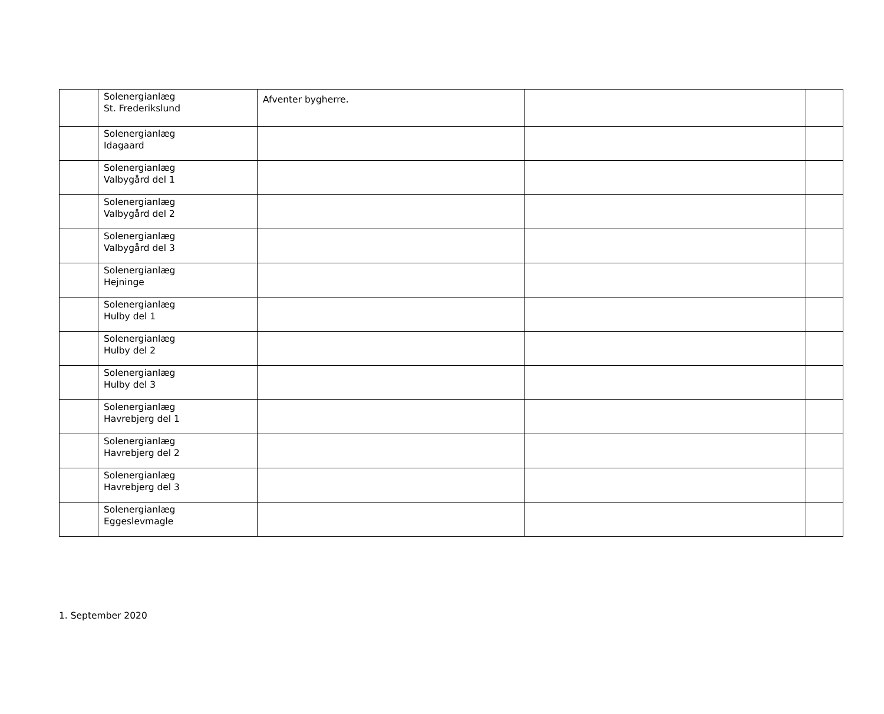| | Solenergianlæg St. Frederikslund | Afventer bygherre. | | |
| | Solenergianlæg Idagaard | | | |
| | Solenergianlæg Valbygård del 1 | | | |
| | Solenergianlæg Valbygård del 2 | | | |
| | Solenergianlæg Valbygård del 3 | | | |
| | Solenergianlæg Hejninge | | | |
| | Solenergianlæg Hulby del 1 | | | |
| | Solenergianlæg Hulby del 2 | | | |
| | Solenergianlæg Hulby del 3 | | | |
| | Solenergianlæg Havrebjerg del 1 | | | |
| | Solenergianlæg Havrebjerg del 2 | | | |
| | Solenergianlæg Havrebjerg del 3 | | | |
| | Solenergianlæg Eggeslevmagle | | | |
1. September 2020